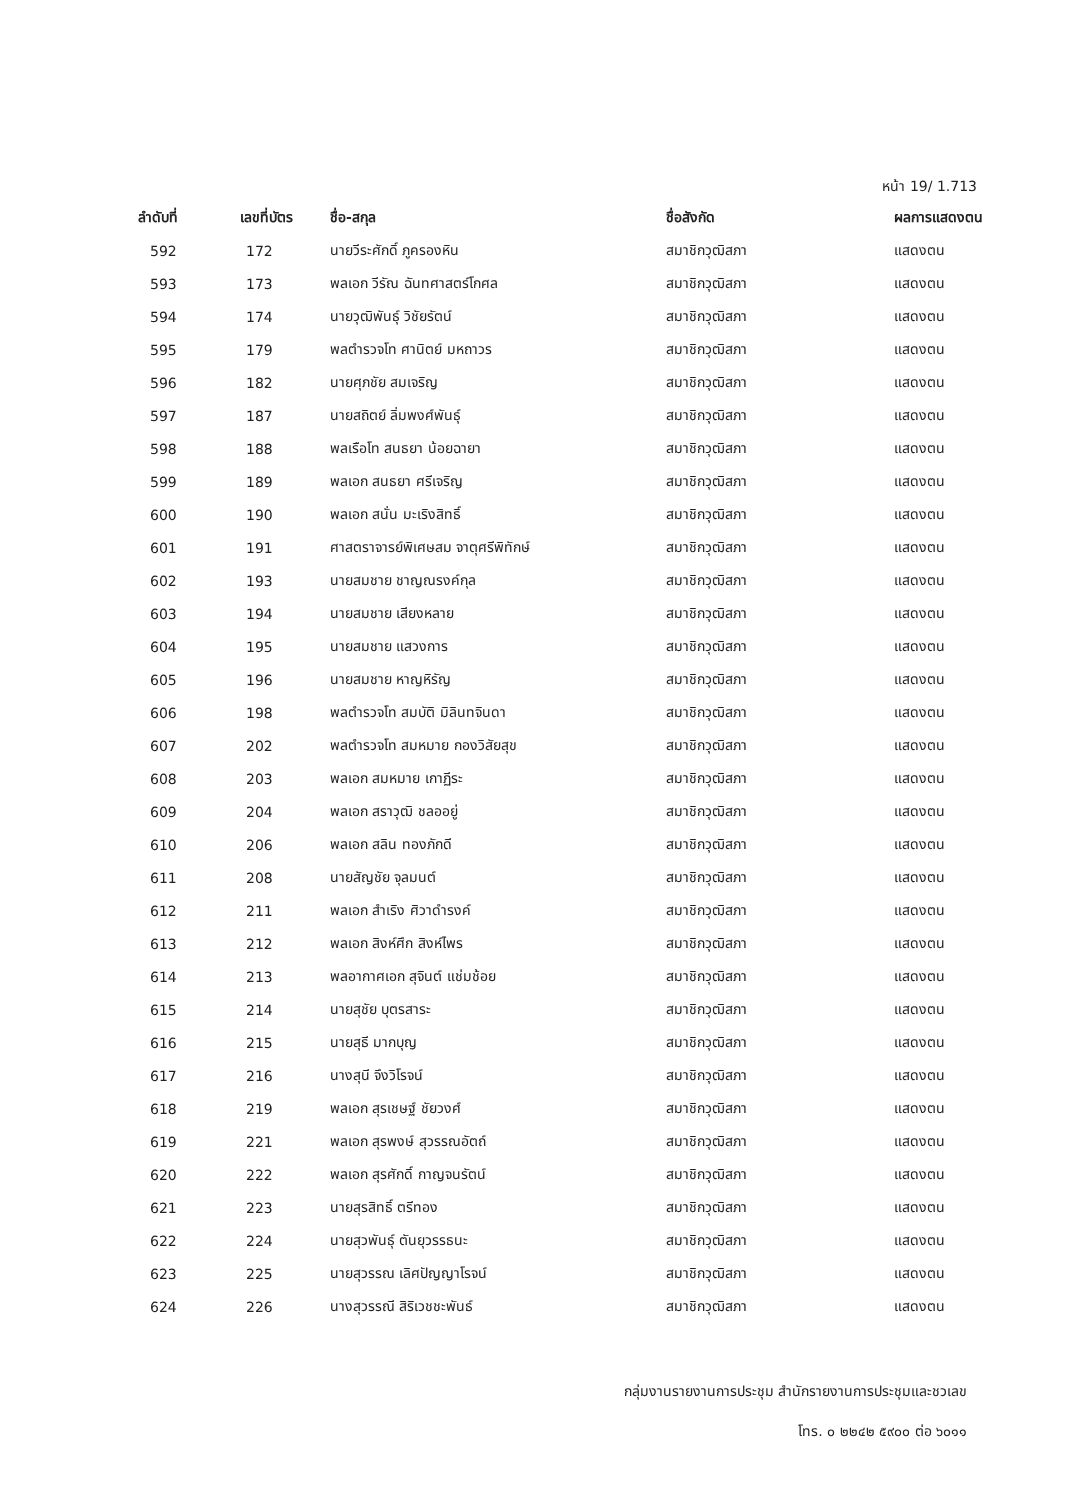หน้า 19/ 1.713
| ลำดับที่ | เลขที่บัตร | ชื่อ-สกุล | ชื่อสังกัด | ผลการแสดงตน |
| --- | --- | --- | --- | --- |
| 592 | 172 | นายวีระศักดิ์ ภูครองหิน | สมาชิกวุฒิสภา | แสดงตน |
| 593 | 173 | พลเอก วีรัณ ฉันทศาสตร์โกศล | สมาชิกวุฒิสภา | แสดงตน |
| 594 | 174 | นายวุฒิพันธุ์ วิชัยรัตน์ | สมาชิกวุฒิสภา | แสดงตน |
| 595 | 179 | พลตำรวจโท ศานิตย์ มหถาวร | สมาชิกวุฒิสภา | แสดงตน |
| 596 | 182 | นายศุภชัย สมเจริญ | สมาชิกวุฒิสภา | แสดงตน |
| 597 | 187 | นายสถิตย์ ลิ่มพงศ์พันธุ์ | สมาชิกวุฒิสภา | แสดงตน |
| 598 | 188 | พลเรือโท สนธยา น้อยฉายา | สมาชิกวุฒิสภา | แสดงตน |
| 599 | 189 | พลเอก สนธยา ศรีเจริญ | สมาชิกวุฒิสภา | แสดงตน |
| 600 | 190 | พลเอก สนั่น มะเริงสิทธิ์ | สมาชิกวุฒิสภา | แสดงตน |
| 601 | 191 | ศาสตราจารย์พิเศษสม จาตุศรีพิทักษ์ | สมาชิกวุฒิสภา | แสดงตน |
| 602 | 193 | นายสมชาย ชาญณรงค์กุล | สมาชิกวุฒิสภา | แสดงตน |
| 603 | 194 | นายสมชาย เสียงหลาย | สมาชิกวุฒิสภา | แสดงตน |
| 604 | 195 | นายสมชาย แสวงการ | สมาชิกวุฒิสภา | แสดงตน |
| 605 | 196 | นายสมชาย หาญหิรัญ | สมาชิกวุฒิสภา | แสดงตน |
| 606 | 198 | พลตำรวจโท สมบัติ มิลินทจินดา | สมาชิกวุฒิสภา | แสดงตน |
| 607 | 202 | พลตำรวจโท สมหมาย กองวิสัยสุข | สมาชิกวุฒิสภา | แสดงตน |
| 608 | 203 | พลเอก สมหมาย เกาฏีระ | สมาชิกวุฒิสภา | แสดงตน |
| 609 | 204 | พลเอก สราวุฒิ ชลออยู่ | สมาชิกวุฒิสภา | แสดงตน |
| 610 | 206 | พลเอก สลิน ทองภักดี | สมาชิกวุฒิสภา | แสดงตน |
| 611 | 208 | นายสัญชัย จุลมนต์ | สมาชิกวุฒิสภา | แสดงตน |
| 612 | 211 | พลเอก สำเริง ศิวาดำรงค์ | สมาชิกวุฒิสภา | แสดงตน |
| 613 | 212 | พลเอก สิงห์ศึก สิงห์ไพร | สมาชิกวุฒิสภา | แสดงตน |
| 614 | 213 | พลอากาศเอก สุจินต์ แช่มช้อย | สมาชิกวุฒิสภา | แสดงตน |
| 615 | 214 | นายสุชัย บุตรสาระ | สมาชิกวุฒิสภา | แสดงตน |
| 616 | 215 | นายสุธี มากบุญ | สมาชิกวุฒิสภา | แสดงตน |
| 617 | 216 | นางสุนี จึงวิโรจน์ | สมาชิกวุฒิสภา | แสดงตน |
| 618 | 219 | พลเอก สุรเชษฐ์ ชัยวงศ์ | สมาชิกวุฒิสภา | แสดงตน |
| 619 | 221 | พลเอก สุรพงษ์ สุวรรณอัตถ์ | สมาชิกวุฒิสภา | แสดงตน |
| 620 | 222 | พลเอก สุรศักดิ์ กาญจนรัตน์ | สมาชิกวุฒิสภา | แสดงตน |
| 621 | 223 | นายสุรสิทธิ์ ตรีทอง | สมาชิกวุฒิสภา | แสดงตน |
| 622 | 224 | นายสุวพันธุ์ ตันยุวรรธนะ | สมาชิกวุฒิสภา | แสดงตน |
| 623 | 225 | นายสุวรรณ เลิศปัญญาโรจน์ | สมาชิกวุฒิสภา | แสดงตน |
| 624 | 226 | นางสุวรรณี สิริเวชชะพันธ์ | สมาชิกวุฒิสภา | แสดงตน |
กลุ่มงานรายงานการประชุม สำนักรายงานการประชุมและชวเลข
โทร. ๐ ๒๒๔๒ ๕๙๐๐ ต่อ ๖๐๑๑